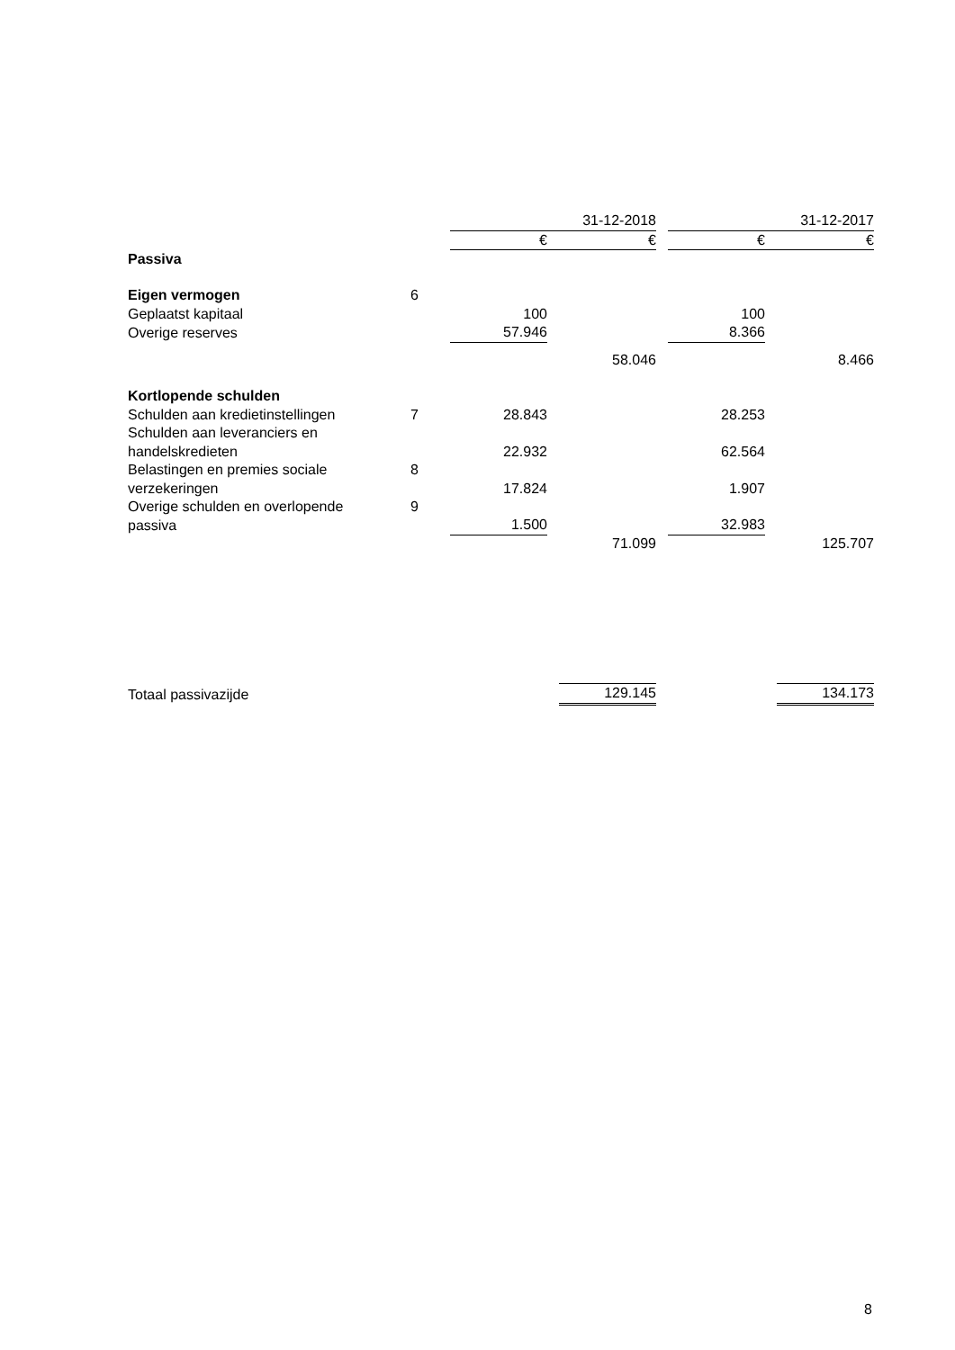| | | 31-12-2018 | | | | 31-12-2017 | | |
| | | € | | € | | € | | € |
| Passiva | | | | | | | | |
| Eigen vermogen | 6 | | | | | | | |
| Geplaatst kapitaal | | 100 | | | | 100 | | |
| Overige reserves | | 57.946 | | | | 8.366 | | |
| | | | | 58.046 | | | | 8.466 |
| Kortlopende schulden | | | | | | | | |
| Schulden aan kredietinstellingen | 7 | 28.843 | | | | 28.253 | | |
| Schulden aan leveranciers en handelskredieten | | 22.932 | | | | 62.564 | | |
| Belastingen en premies sociale verzekeringen | 8 | 17.824 | | | | 1.907 | | |
| Overige schulden en overlopende passiva | 9 | 1.500 | | | | 32.983 | | |
| | | | | 71.099 | | | | 125.707 |
| Totaal passivazijde | | | | 129.145 | | | | 134.173 |
8